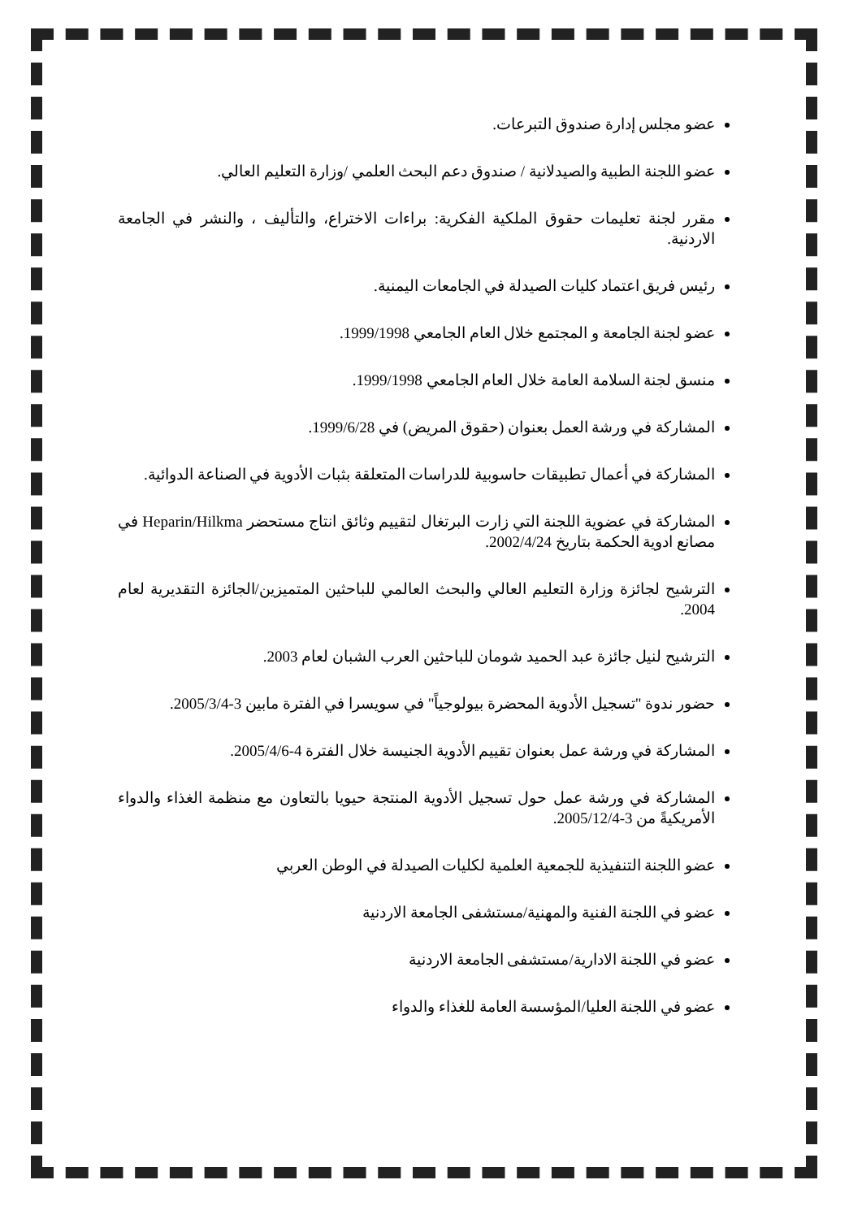عضو مجلس إدارة صندوق التبرعات.
عضو اللجنة الطبية والصيدلانية / صندوق دعم البحث العلمي /وزارة التعليم العالي.
مقرر لجنة تعليمات حقوق الملكية الفكرية: براءات الاختراع، والتأليف ، والنشر في الجامعة الاردنية.
رئيس فريق اعتماد كليات الصيدلة في الجامعات اليمنية.
عضو لجنة الجامعة و المجتمع خلال العام الجامعي 1999/1998.
منسق لجنة السلامة العامة خلال العام الجامعي 1999/1998.
المشاركة في ورشة العمل بعنوان (حقوق المريض) في 1999/6/28.
المشاركة في أعمال تطبيقات حاسوبية للدراسات المتعلقة بثبات الأدوية في الصناعة الدوائية.
المشاركة في عضوية اللجنة التي زارت البرتغال لتقييم وثائق انتاج مستحضر Heparin/Hilkma في مصانع ادوية الحكمة بتاريخ 2002/4/24.
الترشيح لجائزة وزارة التعليم العالي والبحث العالمي للباحثين المتميزين/الجائزة التقديرية لعام 2004.
الترشيح لنيل جائزة عبد الحميد شومان للباحثين العرب الشبان لعام 2003.
حضور ندوة "تسجيل الأدوية المحضرة بيولوجياً" في سويسرا في الفترة مابين 3-2005/3/4.
المشاركة في ورشة عمل بعنوان تقييم الأدوية الجنيسة خلال الفترة 4-2005/4/6.
المشاركة في ورشة عمل حول تسجيل الأدوية المنتجة حيويا بالتعاون مع منظمة الغذاء والدواء الأمريكيةً من 3-2005/12/4.
عضو اللجنة التنفيذية للجمعية العلمية لكليات الصيدلة في الوطن العربي
عضو في اللجنة الفنية والمهنية/مستشفى الجامعة الاردنية
عضو في اللجنة الادارية/مستشفى الجامعة الاردنية
عضو في اللجنة العليا/المؤسسة العامة للغذاء والدواء